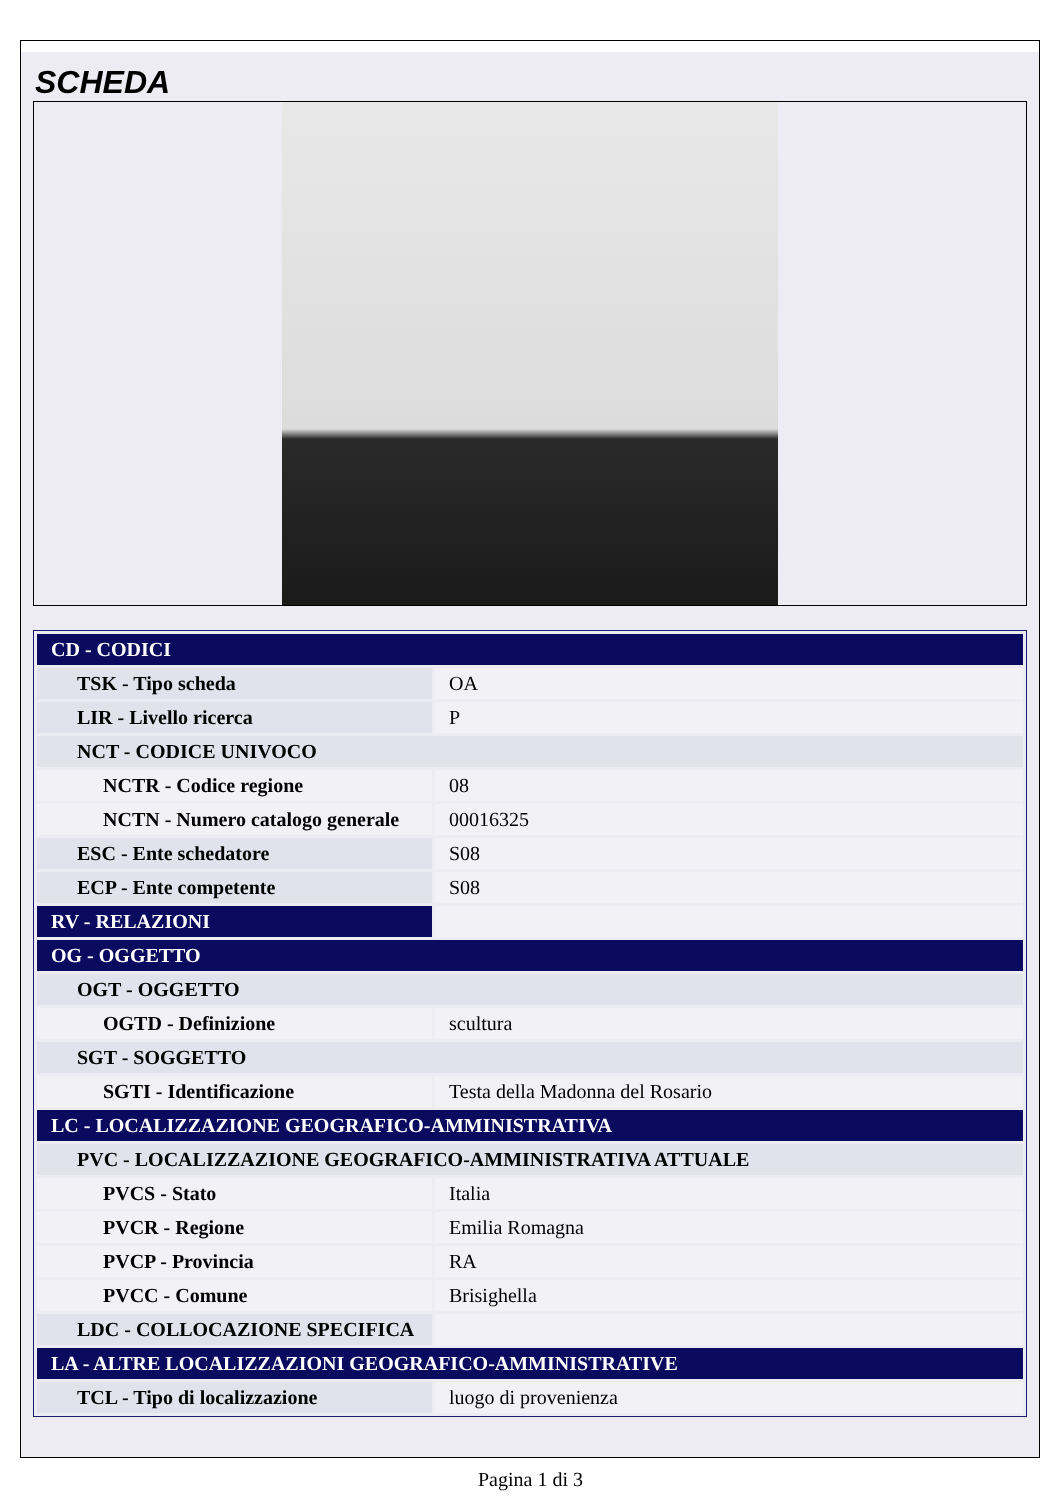SCHEDA
| CD - CODICI | |
| TSK - Tipo scheda | OA |
| LIR - Livello ricerca | P |
| NCT - CODICE UNIVOCO | |
| NCTR - Codice regione | 08 |
| NCTN - Numero catalogo generale | 00016325 |
| ESC - Ente schedatore | S08 |
| ECP - Ente competente | S08 |
| RV - RELAZIONI | |
| OG - OGGETTO | |
| OGT - OGGETTO | |
| OGTD - Definizione | scultura |
| SGT - SOGGETTO | |
| SGTI - Identificazione | Testa della Madonna del Rosario |
| LC - LOCALIZZAZIONE GEOGRAFICO-AMMINISTRATIVA | |
| PVC - LOCALIZZAZIONE GEOGRAFICO-AMMINISTRATIVA ATTUALE | |
| PVCS - Stato | Italia |
| PVCR - Regione | Emilia Romagna |
| PVCP - Provincia | RA |
| PVCC - Comune | Brisighella |
| LDC - COLLOCAZIONE SPECIFICA | |
| LA - ALTRE LOCALIZZAZIONI GEOGRAFICO-AMMINISTRATIVE | |
| TCL - Tipo di localizzazione | luogo di provenienza |
Pagina 1 di 3